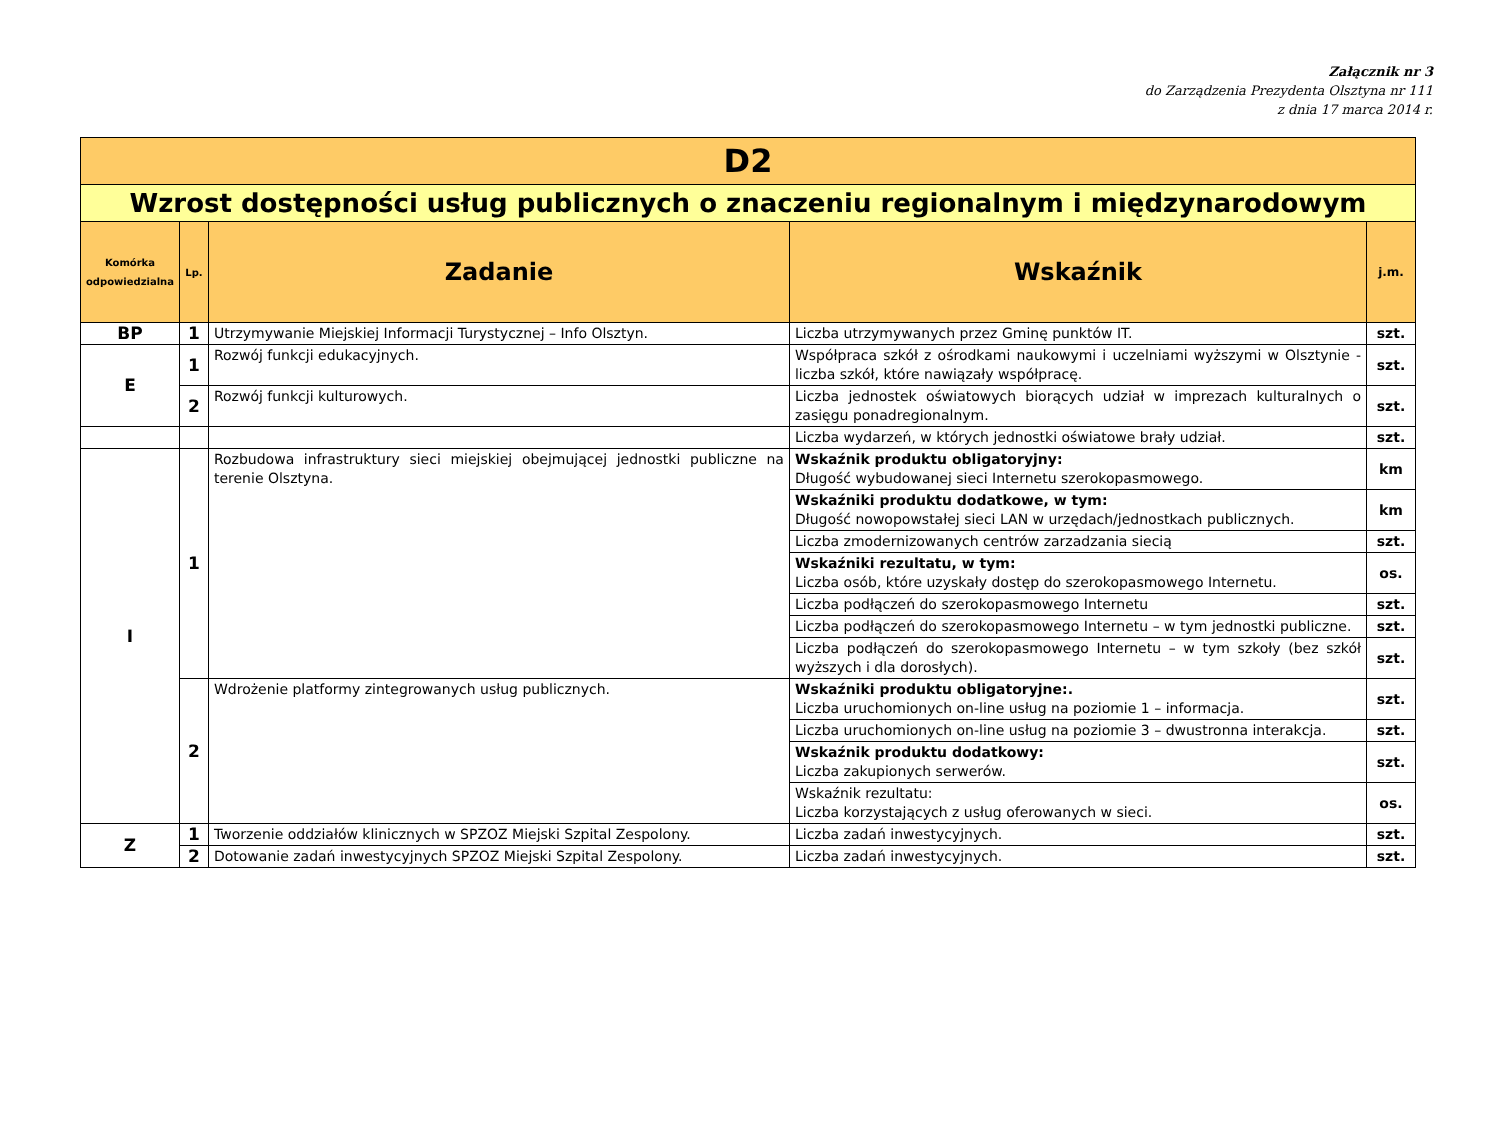Załącznik nr 3
do Zarządzenia Prezydenta Olsztyna nr 111
z dnia 17 marca 2014 r.
| D2 | | | | |
| Wzrost dostępności usług publicznych o znaczeniu regionalnym i międzynarodowym | | | | |
| Komórka odpowiedzialna | Lp. | Zadanie | Wskaźnik | j.m. |
| BP | 1 | Utrzymywanie Miejskiej Informacji Turystycznej – Info Olsztyn. | Liczba utrzymywanych przez Gminę punktów IT. | szt. |
| E | 1 | Rozwój funkcji edukacyjnych. | Współpraca szkół z ośrodkami naukowymi i uczelniami wyższymi w Olsztynie - liczba szkół, które nawiązały współpracę. | szt. |
| | 2 | Rozwój funkcji kulturowych. | Liczba jednostek oświatowych biorących udział w imprezach kulturalnych o zasięgu ponadregionalnym. | szt. |
| | | | Liczba wydarzeń, w których jednostki oświatowe brały udział. | szt. |
| I | 1 | Rozbudowa infrastruktury sieci miejskiej obejmującej jednostki publiczne na terenie Olsztyna. | Wskaźnik produktu obligatoryjny: Długość wybudowanej sieci Internetu szerokopasmowego. | km |
| | | | Wskaźniki produktu dodatkowe, w tym: Długość nowopowstałej sieci LAN w urzędach/jednostkach publicznych. | km |
| | | | Liczba zmodernizowanych centrów zarzadzania siecią | szt. |
| | | | Wskaźniki rezultatu, w tym: Liczba osób, które uzyskały dostęp do szerokopasmowego Internetu. | os. |
| | | | Liczba podłączeń do szerokopasmowego Internetu | szt. |
| | | | Liczba podłączeń do szerokopasmowego Internetu – w tym jednostki publiczne. | szt. |
| | | | Liczba podłączeń do szerokopasmowego Internetu – w tym szkoły (bez szkół wyższych i dla dorosłych). | szt. |
| | 2 | Wdrożenie platformy zintegrowanych usług publicznych. | Wskaźniki produktu obligatoryjne:. Liczba uruchomionych on-line usług na poziomie 1 – informacja. | szt. |
| | | | Liczba uruchomionych on-line usług na poziomie 3 – dwustronna interakcja. | szt. |
| | | | Wskaźnik produktu dodatkowy: Liczba zakupionych serwerów. | szt. |
| | | | Wskaźnik rezultatu: Liczba korzystających z usług oferowanych w sieci. | os. |
| Z | 1 | Tworzenie oddziałów klinicznych w SPZOZ Miejski Szpital Zespolony. | Liczba zadań inwestycyjnych. | szt. |
| | 2 | Dotowanie zadań inwestycyjnych SPZOZ Miejski Szpital Zespolony. | Liczba zadań inwestycyjnych. | szt. |